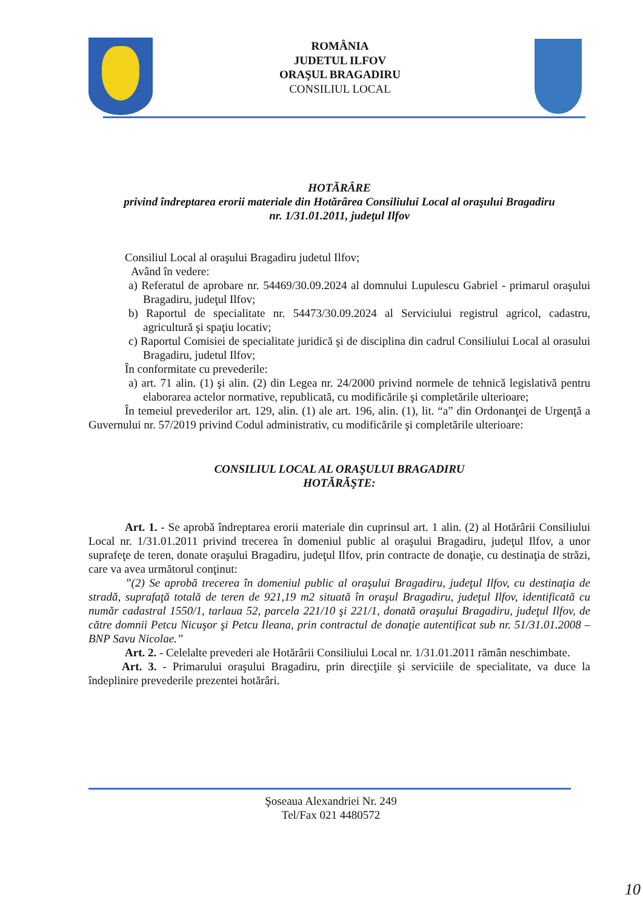ROMÂNIA
JUDETUL ILFOV
ORAŞUL BRAGADIRU
CONSILIUL LOCAL
HOTĂRÂRE
privind îndreptarea erorii materiale din Hotărârea Consiliului Local al oraşului Bragadiru
nr. 1/31.01.2011, judeţul Ilfov
Consiliul Local al oraşului Bragadiru judetul Ilfov;
Având în vedere:
a) Referatul de aprobare nr. 54469/30.09.2024 al domnului Lupulescu Gabriel - primarul oraşului Bragadiru, judeţul Ilfov;
b) Raportul de specialitate nr. 54473/30.09.2024 al Serviciului registrul agricol, cadastru, agricultură şi spaţiu locativ;
c) Raportul Comisiei de specialitate juridică şi de disciplina din cadrul Consiliului Local al orasului Bragadiru, judetul Ilfov;
În conformitate cu prevederile:
a) art. 71 alin. (1) şi alin. (2) din Legea nr. 24/2000 privind normele de tehnică legislativă pentru elaborarea actelor normative, republicată, cu modificările şi completările ulterioare;
În temeiul prevederilor art. 129, alin. (1) ale art. 196, alin. (1), lit. “a” din Ordonanţei de Urgenţă a Guvernului nr. 57/2019 privind Codul administrativ, cu modificările şi completările ulterioare:
CONSILIUL LOCAL AL ORAŞULUI BRAGADIRU
HOTĂRĂŞTE:
Art. 1. - Se aprobă îndreptarea erorii materiale din cuprinsul art. 1 alin. (2) al Hotărârii Consiliului Local nr. 1/31.01.2011 privind trecerea în domeniul public al oraşului Bragadiru, judeţul Ilfov, a unor suprafeţe de teren, donate oraşului Bragadiru, judeţul Ilfov, prin contracte de donaţie, cu destinaţia de străzi, care va avea următorul conţinut:
”(2) Se aprobă trecerea în domeniul public al oraşului Bragadiru, judeţul Ilfov, cu destinaţia de stradă, suprafaţă totală de teren de 921,19 m2 situată în oraşul Bragadiru, judeţul Ilfov, identificată cu număr cadastral 1550/1, tarlaua 52, parcela 221/10 şi 221/1, donată oraşului Bragadiru, judeţul Ilfov, de către domnii Petcu Nicuşor şi Petcu Ileana, prin contractul de donaţie autentificat sub nr. 51/31.01.2008 – BNP Savu Nicolae.”
Art. 2. - Celelalte prevederi ale Hotărârii Consiliului Local nr. 1/31.01.2011 rămân neschimbate.
Art. 3. - Primarului oraşului Bragadiru, prin direcţiile şi serviciile de specialitate, va duce la îndeplinire prevederile prezentei hotărâri.
Şoseaua Alexandriei Nr. 249
Tel/Fax 021 4480572
10